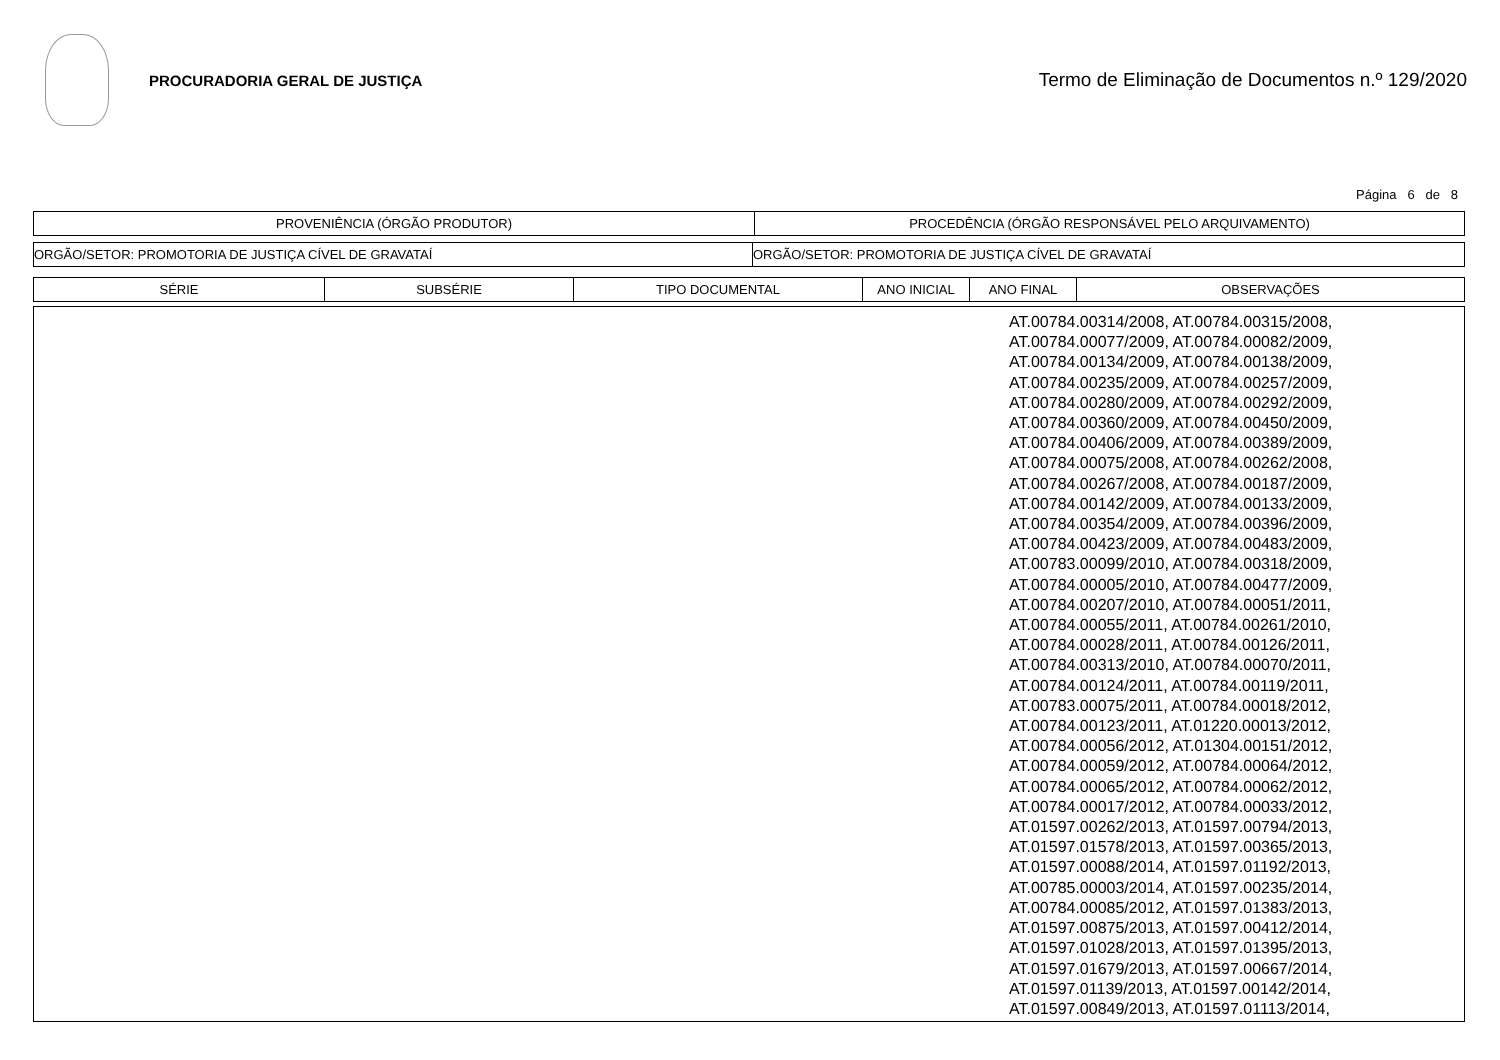PROCURADORIA GERAL DE JUSTIÇA
Termo de Eliminação de Documentos n.º 129/2020
Página 6 de 8
| PROVENIÊNCIA (ÓRGÃO PRODUTOR) | PROCEDÊNCIA (ÓRGÃO RESPONSÁVEL PELO ARQUIVAMENTO) |
| --- | --- |
| ORGÃO/SETOR: PROMOTORIA DE JUSTIÇA CÍVEL DE GRAVATAÍ | ORGÃO/SETOR: PROMOTORIA DE JUSTIÇA CÍVEL DE GRAVATAÍ |
| SÉRIE | SUBSÉRIE | TIPO DOCUMENTAL | ANO INICIAL | ANO FINAL | OBSERVAÇÕES |
| --- | --- | --- | --- | --- | --- |
AT.00784.00314/2008, AT.00784.00315/2008,
AT.00784.00077/2009, AT.00784.00082/2009,
AT.00784.00134/2009, AT.00784.00138/2009,
AT.00784.00235/2009, AT.00784.00257/2009,
AT.00784.00280/2009, AT.00784.00292/2009,
AT.00784.00360/2009, AT.00784.00450/2009,
AT.00784.00406/2009, AT.00784.00389/2009,
AT.00784.00075/2008, AT.00784.00262/2008,
AT.00784.00267/2008, AT.00784.00187/2009,
AT.00784.00142/2009, AT.00784.00133/2009,
AT.00784.00354/2009, AT.00784.00396/2009,
AT.00784.00423/2009, AT.00784.00483/2009,
AT.00783.00099/2010, AT.00784.00318/2009,
AT.00784.00005/2010, AT.00784.00477/2009,
AT.00784.00207/2010, AT.00784.00051/2011,
AT.00784.00055/2011, AT.00784.00261/2010,
AT.00784.00028/2011, AT.00784.00126/2011,
AT.00784.00313/2010, AT.00784.00070/2011,
AT.00784.00124/2011, AT.00784.00119/2011,
AT.00783.00075/2011, AT.00784.00018/2012,
AT.00784.00123/2011, AT.01220.00013/2012,
AT.00784.00056/2012, AT.01304.00151/2012,
AT.00784.00059/2012, AT.00784.00064/2012,
AT.00784.00065/2012, AT.00784.00062/2012,
AT.00784.00017/2012, AT.00784.00033/2012,
AT.01597.00262/2013, AT.01597.00794/2013,
AT.01597.01578/2013, AT.01597.00365/2013,
AT.01597.00088/2014, AT.01597.01192/2013,
AT.00785.00003/2014, AT.01597.00235/2014,
AT.00784.00085/2012, AT.01597.01383/2013,
AT.01597.00875/2013, AT.01597.00412/2014,
AT.01597.01028/2013, AT.01597.01395/2013,
AT.01597.01679/2013, AT.01597.00667/2014,
AT.01597.01139/2013, AT.01597.00142/2014,
AT.01597.00849/2013, AT.01597.01113/2014,